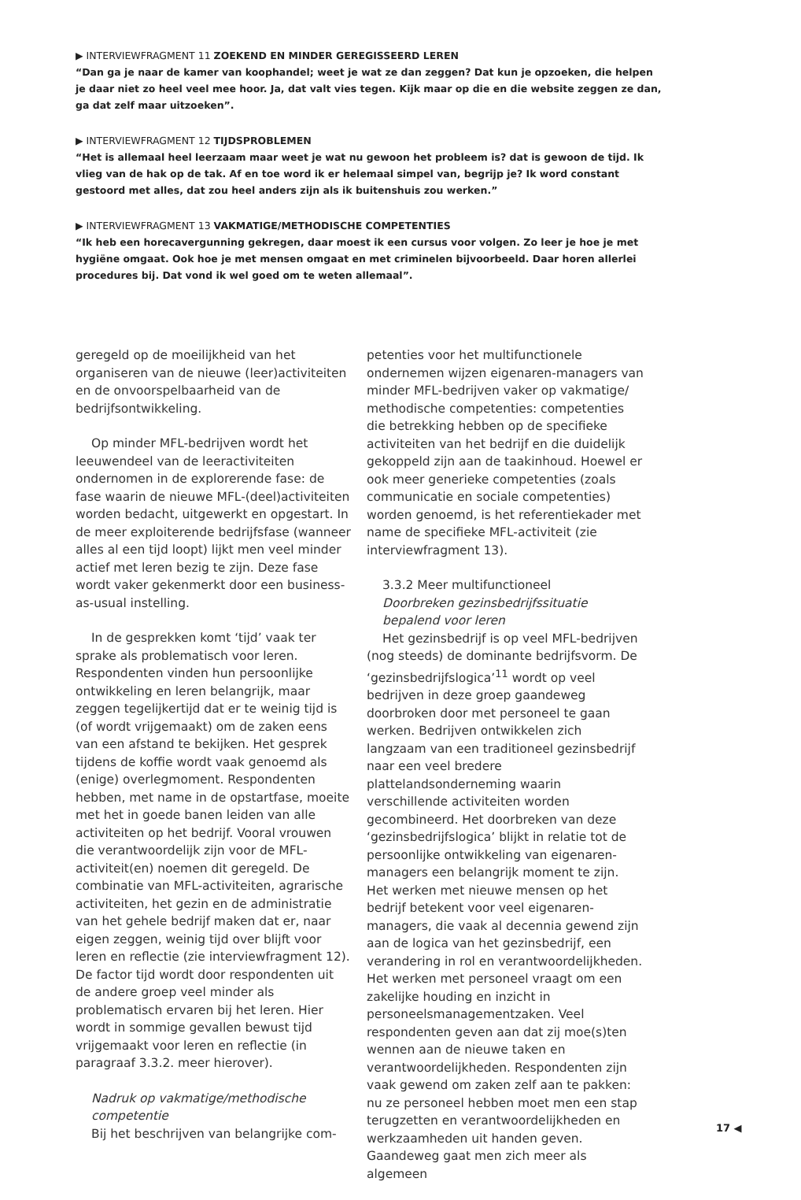▶ INTERVIEWFRAGMENT 11 ZOEKEND EN MINDER GEREGISSEERD LEREN
“Dan ga je naar de kamer van koophandel; weet je wat ze dan zeggen? Dat kun je opzoeken, die helpen je daar niet zo heel veel mee hoor. Ja, dat valt vies tegen. Kijk maar op die en die website zeggen ze dan, ga dat zelf maar uitzoeken”.
▶ INTERVIEWFRAGMENT 12 TIJDSPROBLEMEN
“Het is allemaal heel leerzaam maar weet je wat nu gewoon het probleem is? dat is gewoon de tijd. Ik vlieg van de hak op de tak. Af en toe word ik er helemaal simpel van, begrijp je? Ik word constant gestoord met alles, dat zou heel anders zijn als ik buitenshuis zou werken.”
▶ INTERVIEWFRAGMENT 13 VAKMATIGE/METHODISCHE COMPETENTIES
“Ik heb een horecavergunning gekregen, daar moest ik een cursus voor volgen. Zo leer je hoe je met hygiëne omgaat. Ook hoe je met mensen omgaat en met criminelen bijvoorbeeld. Daar horen allerlei procedures bij. Dat vond ik wel goed om te weten allemaal”.
geregeld op de moeilijkheid van het organiseren van de nieuwe (leer)activiteiten en de onvoorspelbaarheid van de bedrijfsontwikkeling.
Op minder MFL-bedrijven wordt het leeuwendeel van de leeractiviteiten ondernomen in de explorerende fase: de fase waarin de nieuwe MFL-(deel)activiteiten worden bedacht, uitgewerkt en opgestart. In de meer exploiterende bedrijfsfase (wanneer alles al een tijd loopt) lijkt men veel minder actief met leren bezig te zijn. Deze fase wordt vaker gekenmerkt door een business-as-usual instelling.
In de gesprekken komt ‘tijd’ vaak ter sprake als problematisch voor leren. Respondenten vinden hun persoonlijke ontwikkeling en leren belangrijk, maar zeggen tegelijkertijd dat er te weinig tijd is (of wordt vrijgemaakt) om de zaken eens van een afstand te bekijken. Het gesprek tijdens de koffie wordt vaak genoemd als (enige) overlegmoment. Respondenten hebben, met name in de opstartfase, moeite met het in goede banen leiden van alle activiteiten op het bedrijf. Vooral vrouwen die verantwoordelijk zijn voor de MFL-activiteit(en) noemen dit geregeld. De combinatie van MFL-activiteiten, agrarische activiteiten, het gezin en de administratie van het gehele bedrijf maken dat er, naar eigen zeggen, weinig tijd over blijft voor leren en reflectie (zie interviewfragment 12). De factor tijd wordt door respondenten uit de andere groep veel minder als problematisch ervaren bij het leren. Hier wordt in sommige gevallen bewust tijd vrijgemaakt voor leren en reflectie (in paragraaf 3.3.2. meer hierover).
Nadruk op vakmatige/methodische competentie
Bij het beschrijven van belangrijke com-
petenties voor het multifunctionele ondernemen wijzen eigenaren-managers van minder MFL-bedrijven vaker op vakmatige/ methodische competenties: competenties die betrekking hebben op de specifieke activiteiten van het bedrijf en die duidelijk gekoppeld zijn aan de taakinhoud. Hoewel er ook meer generieke competenties (zoals communicatie en sociale competenties) worden genoemd, is het referentiekader met name de specifieke MFL-activiteit (zie interviewfragment 13).
3.3.2 Meer multifunctioneel
Doorbreken gezinsbedrijfssituatie bepalend voor leren
Het gezinsbedrijf is op veel MFL-bedrijven (nog steeds) de dominante bedrijfsvorm. De ‘gezinsbedrijfslogica’<sup>11</sup> wordt op veel bedrijven in deze groep gaandeweg doorbroken door met personeel te gaan werken. Bedrijven ontwikkelen zich langzaam van een traditioneel gezinsbedrijf naar een veel bredere plattelandsonderneming waarin verschillende activiteiten worden gecombineerd. Het doorbreken van deze ‘gezinsbedrijfslogica’ blijkt in relatie tot de persoonlijke ontwikkeling van eigenaren-managers een belangrijk moment te zijn. Het werken met nieuwe mensen op het bedrijf betekent voor veel eigenaren-managers, die vaak al decennia gewend zijn aan de logica van het gezinsbedrijf, een verandering in rol en verantwoordelijkheden. Het werken met personeel vraagt om een zakelijke houding en inzicht in personeelsmanagementzaken. Veel respondenten geven aan dat zij moe(s)ten wennen aan de nieuwe taken en verantwoordelijkheden. Respondenten zijn vaak gewend om zaken zelf aan te pakken: nu ze personeel hebben moet men een stap terugzetten en verantwoordelijkheden en werkzaamheden uit handen geven. Gaandeweg gaat men zich meer als algemeen
17 ◀